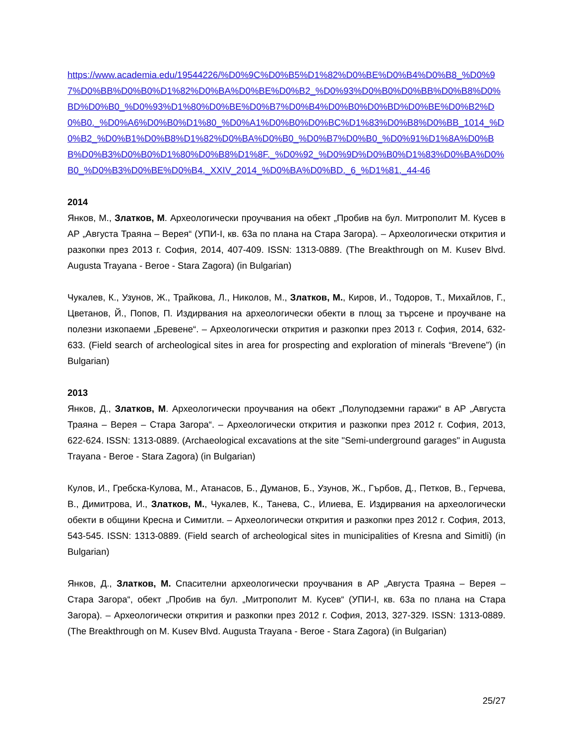https://www.academia.edu/19544226/%D0%9C%D0%B5%D1%82%D0%BE%D0%B4%D0%B8_%D0%97%D0%BB%D0%B0%D1%82%D0%BA%D0%BE%D0%B2_%D0%93%D0%B0%D0%BB%D0%B8%D0%BD%D0%B0_%D0%93%D1%80%D0%BE%D0%B7%D0%B4%D0%B0%D0%BD%D0%BE%D0%B2%D0%B0._%D0%A6%D0%B0%D1%80_%D0%A1%D0%B0%D0%BC%D1%83%D0%B8%D0%BB_1014_%D0%B2_%D0%B1%D0%B8%D1%82%D0%BA%D0%B0_%D0%B7%D0%B0_%D0%91%D1%8A%D0%BB%D0%B3%D0%B0%D1%80%D0%B8%D1%8F._%D0%92_%D0%9D%D0%B0%D1%83%D0%BA%D0%B0_%D0%B3%D0%BE%D0%B4._XXIV_2014_%D0%BA%D0%BD._6_%D1%81._44-46
2014
Янков, М., Златков, М. Археологически проучвания на обект „Пробив на бул. Митрополит М. Кусев в АР „Августа Траяна – Верея“ (УПИ-I, кв. 63а по плана на Стара Загора). – Археологически открития и разкопки през 2013 г. София, 2014, 407-409. ISSN: 1313-0889. (The Breakthrough on M. Kusev Blvd. Augusta Trayana - Beroe - Stara Zagora) (in Bulgarian)
Чукалев, К., Узунов, Ж., Трайкова, Л., Николов, М., Златков, М., Киров, И., Тодоров, Т., Михайлов, Г., Цветанов, Й., Попов, П. Издирвания на археологически обекти в площ за търсене и проучване на полезни изкопаеми „Бревене“. – Археологически открития и разкопки през 2013 г. София, 2014, 632-633. (Field search of archeological sites in area for prospecting and exploration of minerals “Brevene”) (in Bulgarian)
2013
Янков, Д., Златков, М. Археологически проучвания на обект „Полуподземни гаражи“ в АР „Августа Траяна – Верея – Стара Загора“. – Археологически открития и разкопки през 2012 г. София, 2013, 622-624. ISSN: 1313-0889. (Archaeological excavations at the site "Semi-underground garages" in Augusta Trayana - Beroe - Stara Zagora) (in Bulgarian)
Кулов, И., Гребска-Кулова, М., Атанасов, Б., Думанов, Б., Узунов, Ж., Гърбов, Д., Петков, В., Герчева, В., Димитрова, И., Златков, М., Чукалев, К., Танева, С., Илиева, Е. Издирвания на археологически обекти в общини Кресна и Симитли. – Археологически открития и разкопки през 2012 г. София, 2013, 543-545. ISSN: 1313-0889. (Field search of archeological sites in municipalities of Kresna and Simitli) (in Bulgarian)
Янков, Д., Златков, М. Спасителни археологически проучвания в АР „Августа Траяна – Верея – Стара Загора“, обект „Пробив на бул. „Митрополит М. Кусев“ (УПИ-I, кв. 63а по плана на Стара Загора). – Археологически открития и разкопки през 2012 г. София, 2013, 327-329. ISSN: 1313-0889. (The Breakthrough on M. Kusev Blvd. Augusta Trayana - Beroe - Stara Zagora) (in Bulgarian)
25/27